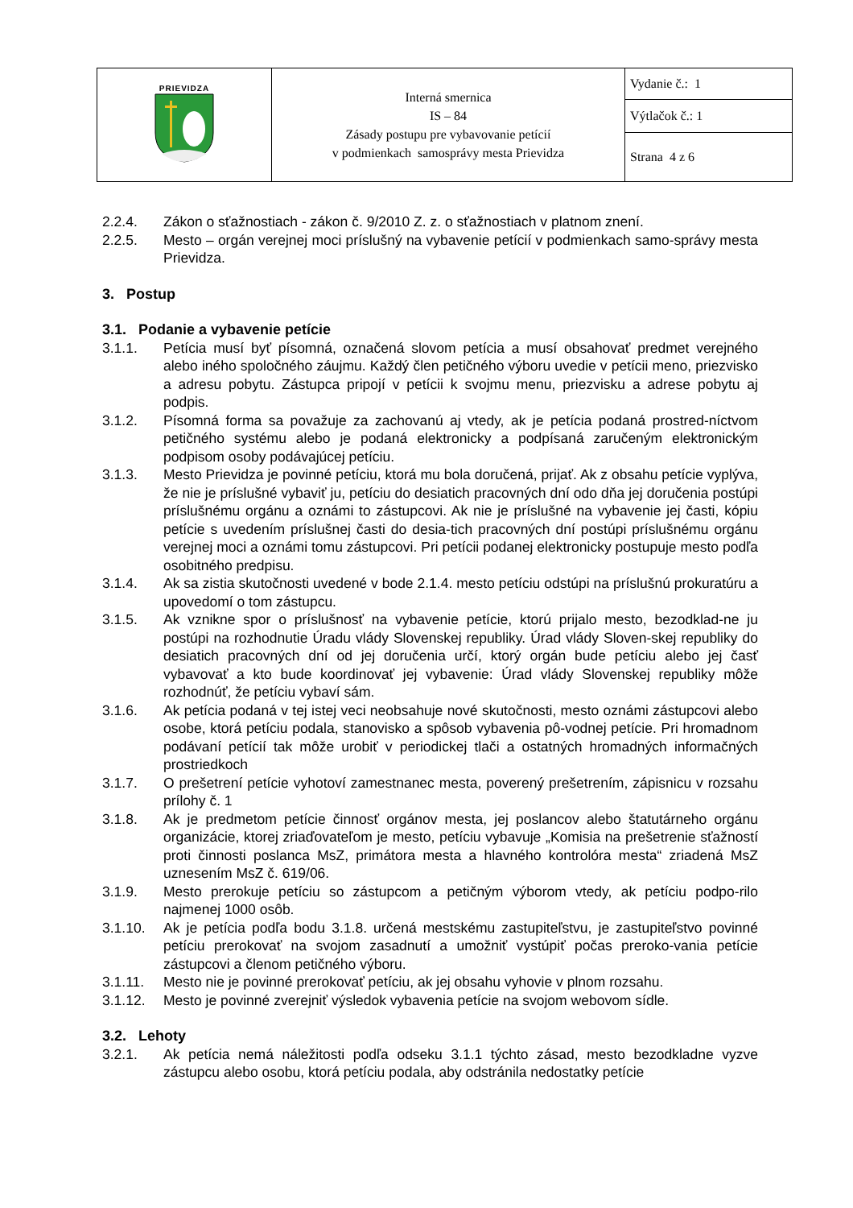| PRIEVIDZA | Interná smernica IS – 84 Zásady postupu pre vybavovanie petícií v podmienkach samosprávy mesta Prievidza | Vydanie č.: 1 |
| | | Výtlačok č.: 1 |
| | | Strana 4 z 6 |
2.2.4. Zákon o sťažnostiach - zákon č. 9/2010 Z. z. o sťažnostiach v platnom znení.
2.2.5. Mesto – orgán verejnej moci príslušný na vybavenie petícií v podmienkach samo-správy mesta Prievidza.
3. Postup
3.1. Podanie a vybavenie petície
3.1.1. Petícia musí byť písomná, označená slovom petícia a musí obsahovať predmet verejného alebo iného spoločného záujmu. Každý člen petičného výboru uvedie v petícii meno, priezvisko a adresu pobytu. Zástupca pripojí v petícii k svojmu menu, priezvisku a adrese pobytu aj podpis.
3.1.2. Písomná forma sa považuje za zachovanú aj vtedy, ak je petícia podaná prostred-níctvom petičného systému alebo je podaná elektronicky a podpísaná zaručeným elektronickým podpisom osoby podávajúcej petíciu.
3.1.3. Mesto Prievidza je povinné petíciu, ktorá mu bola doručená, prijať. Ak z obsahu petície vyplýva, že nie je príslušné vybaviť ju, petíciu do desiatich pracovných dní odo dňa jej doručenia postúpi príslušnému orgánu a oznámi to zástupcovi. Ak nie je príslušné na vybavenie jej časti, kópiu petície s uvedením príslušnej časti do desia-tich pracovných dní postúpi príslušnému orgánu verejnej moci a oznámi tomu zástupcovi. Pri petícii podanej elektronicky postupuje mesto podľa osobitného predpisu.
3.1.4. Ak sa zistia skutočnosti uvedené v bode 2.1.4. mesto petíciu odstúpi na príslušnú prokuratúru a upovedomí o tom zástupcu.
3.1.5. Ak vznikne spor o príslušnosť na vybavenie petície, ktorú prijalo mesto, bezodklad-ne ju postúpi na rozhodnutie Úradu vlády Slovenskej republiky. Úrad vlády Sloven-skej republiky do desiatich pracovných dní od jej doručenia určí, ktorý orgán bude petíciu alebo jej časť vybavovať a kto bude koordinovať jej vybavenie: Úrad vlády Slovenskej republiky môže rozhodnúť, že petíciu vybaví sám.
3.1.6. Ak petícia podaná v tej istej veci neobsahuje nové skutočnosti, mesto oznámi zástupcovi alebo osobe, ktorá petíciu podala, stanovisko a spôsob vybavenia pô-vodnej petície. Pri hromadnom podávaní petícií tak môže urobiť v periodickej tlači a ostatných hromadných informačných prostriedkoch
3.1.7. O prešetrení petície vyhotoví zamestnanec mesta, poverený prešetrením, zápisnicu v rozsahu prílohy č. 1
3.1.8. Ak je predmetom petície činnosť orgánov mesta, jej poslancov alebo štatutárneho orgánu organizácie, ktorej zriaďovateľom je mesto, petíciu vybavuje „Komisia na prešetrenie sťažností proti činnosti poslanca MsZ, primátora mesta a hlavného kontrolóra mesta“ zriadená MsZ uznesením MsZ č. 619/06.
3.1.9. Mesto prerokuje petíciu so zástupcom a petičným výborom vtedy, ak petíciu podpo-rilo najmenej 1000 osôb.
3.1.10. Ak je petícia podľa bodu 3.1.8. určená mestskému zastupiteľstvu, je zastupiteľstvo povinné petíciu prerokovať na svojom zasadnutí a umožniť vystúpiť počas preroko-vania petície zástupcovi a členom petičného výboru.
3.1.11. Mesto nie je povinné prerokovať petíciu, ak jej obsahu vyhovie v plnom rozsahu.
3.1.12. Mesto je povinné zverejniť výsledok vybavenia petície na svojom webovom sídle.
3.2. Lehoty
3.2.1. Ak petícia nemá náležitosti podľa odseku 3.1.1 týchto zásad, mesto bezodkladne vyzve zástupcu alebo osobu, ktorá petíciu podala, aby odstránila nedostatky petície